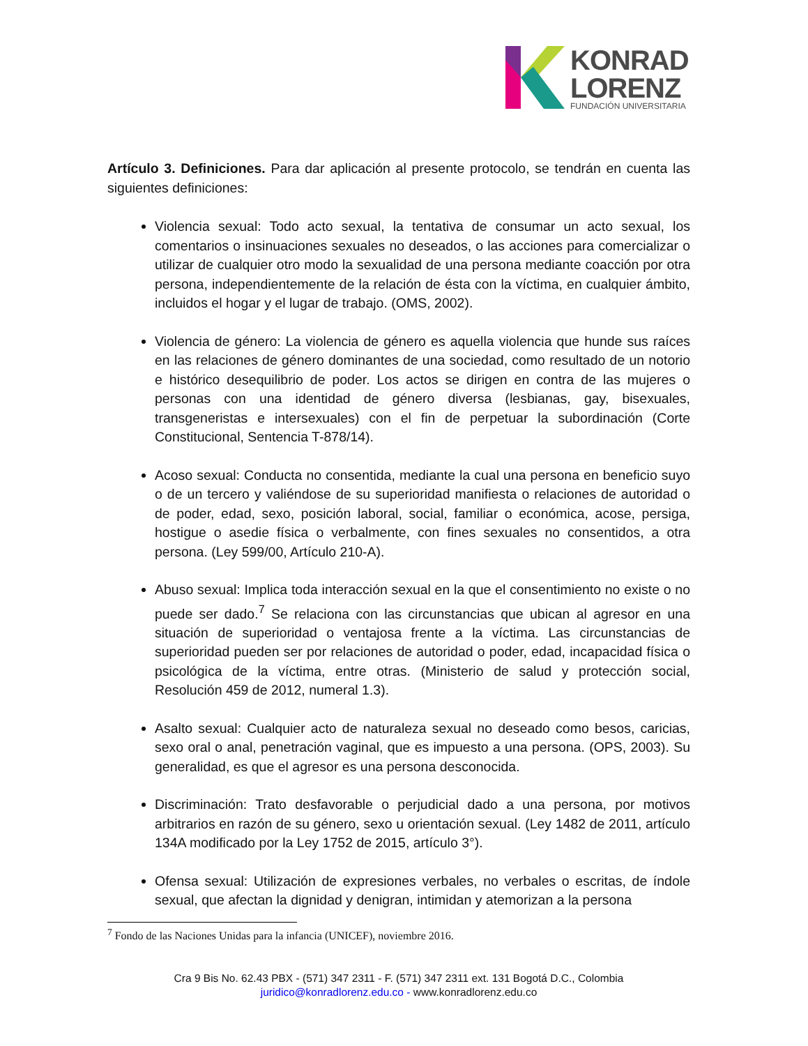KONRAD
LORENZ
FUNDACIÓN UNIVERSITARIA
Artículo 3. Definiciones. Para dar aplicación al presente protocolo, se tendrán en cuenta las siguientes definiciones:
Violencia sexual: Todo acto sexual, la tentativa de consumar un acto sexual, los comentarios o insinuaciones sexuales no deseados, o las acciones para comercializar o utilizar de cualquier otro modo la sexualidad de una persona mediante coacción por otra persona, independientemente de la relación de ésta con la víctima, en cualquier ámbito, incluidos el hogar y el lugar de trabajo. (OMS, 2002).
Violencia de género: La violencia de género es aquella violencia que hunde sus raíces en las relaciones de género dominantes de una sociedad, como resultado de un notorio e histórico desequilibrio de poder. Los actos se dirigen en contra de las mujeres o personas con una identidad de género diversa (lesbianas, gay, bisexuales, transgeneristas e intersexuales) con el fin de perpetuar la subordinación (Corte Constitucional, Sentencia T-878/14).
Acoso sexual: Conducta no consentida, mediante la cual una persona en beneficio suyo o de un tercero y valiéndose de su superioridad manifiesta o relaciones de autoridad o de poder, edad, sexo, posición laboral, social, familiar o económica, acose, persiga, hostigue o asedie física o verbalmente, con fines sexuales no consentidos, a otra persona. (Ley 599/00, Artículo 210-A).
Abuso sexual: Implica toda interacción sexual en la que el consentimiento no existe o no puede ser dado.<sup>7</sup> Se relaciona con las circunstancias que ubican al agresor en una situación de superioridad o ventajosa frente a la víctima. Las circunstancias de superioridad pueden ser por relaciones de autoridad o poder, edad, incapacidad física o psicológica de la víctima, entre otras. (Ministerio de salud y protección social, Resolución 459 de 2012, numeral 1.3).
Asalto sexual: Cualquier acto de naturaleza sexual no deseado como besos, caricias, sexo oral o anal, penetración vaginal, que es impuesto a una persona. (OPS, 2003). Su generalidad, es que el agresor es una persona desconocida.
Discriminación: Trato desfavorable o perjudicial dado a una persona, por motivos arbitrarios en razón de su género, sexo u orientación sexual. (Ley 1482 de 2011, artículo 134A modificado por la Ley 1752 de 2015, artículo 3°).
Ofensa sexual: Utilización de expresiones verbales, no verbales o escritas, de índole sexual, que afectan la dignidad y denigran, intimidan y atemorizan a la persona
<sup>7</sup> Fondo de las Naciones Unidas para la infancia (UNICEF), noviembre 2016.
Cra 9 Bis No. 62.43 PBX - (571) 347 2311 - F. (571) 347 2311 ext. 131 Bogotá D.C., Colombia
juridico@konradlorenz.edu.co - www.konradlorenz.edu.co